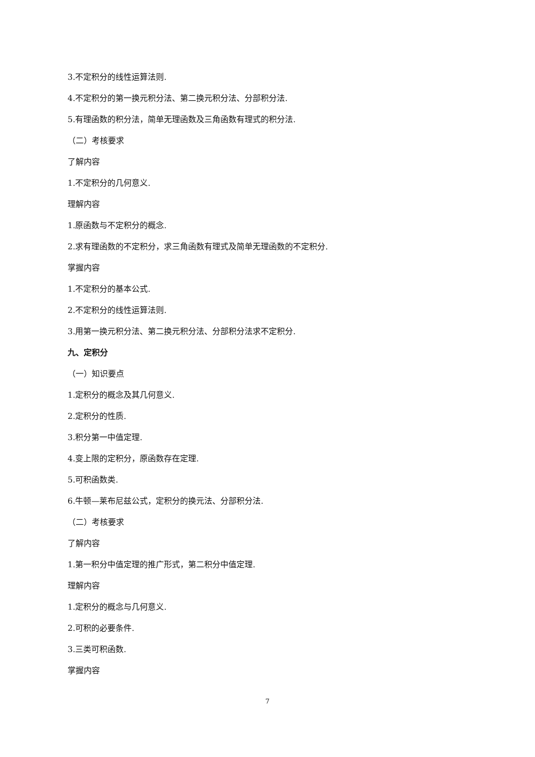3.不定积分的线性运算法则.
4.不定积分的第一换元积分法、第二换元积分法、分部积分法.
5.有理函数的积分法，简单无理函数及三角函数有理式的积分法.
（二）考核要求
了解内容
1.不定积分的几何意义.
理解内容
1.原函数与不定积分的概念.
2.求有理函数的不定积分，求三角函数有理式及简单无理函数的不定积分.
掌握内容
1.不定积分的基本公式.
2.不定积分的线性运算法则.
3.用第一换元积分法、第二换元积分法、分部积分法求不定积分.
九、定积分
（一）知识要点
1.定积分的概念及其几何意义.
2.定积分的性质.
3.积分第一中值定理.
4.变上限的定积分，原函数存在定理.
5.可积函数类.
6.牛顿—莱布尼兹公式，定积分的换元法、分部积分法.
（二）考核要求
了解内容
1.第一积分中值定理的推广形式，第二积分中值定理.
理解内容
1.定积分的概念与几何意义.
2.可积的必要条件.
3.三类可积函数.
掌握内容
7